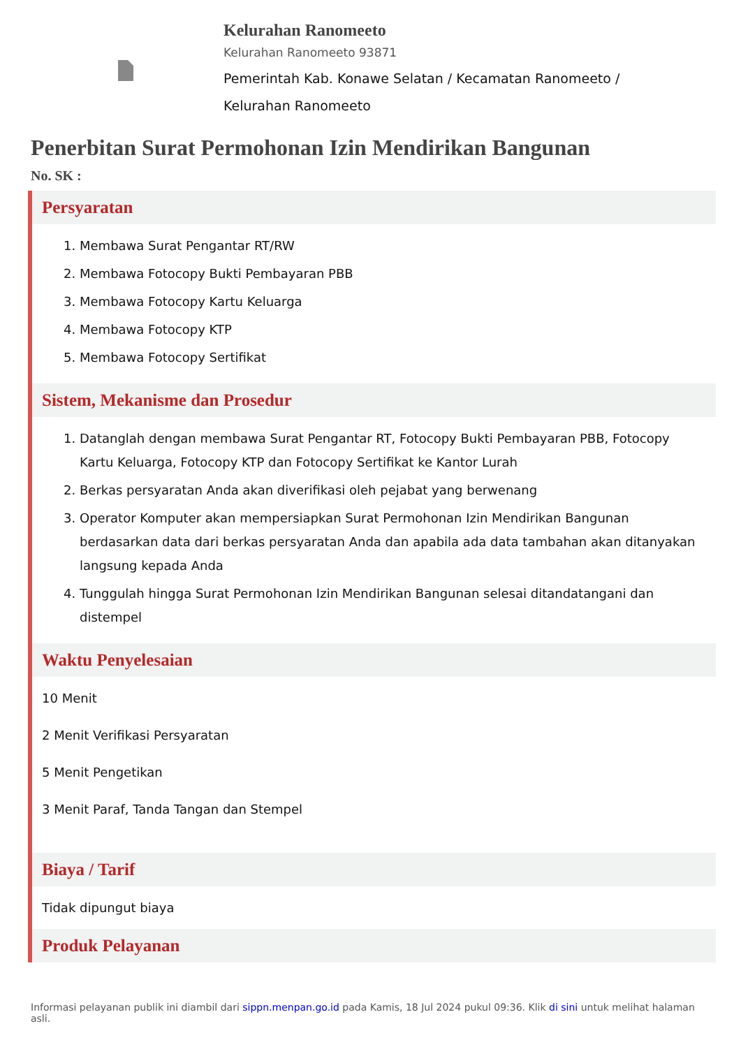Kelurahan Ranomeeto
Kelurahan Ranomeeto 93871
Pemerintah Kab. Konawe Selatan / Kecamatan Ranomeeto /
Kelurahan Ranomeeto
Penerbitan Surat Permohonan Izin Mendirikan Bangunan
No. SK :
Persyaratan
1. Membawa Surat Pengantar RT/RW
2. Membawa Fotocopy Bukti Pembayaran PBB
3. Membawa Fotocopy Kartu Keluarga
4. Membawa Fotocopy KTP
5. Membawa Fotocopy Sertifikat
Sistem, Mekanisme dan Prosedur
1. Datanglah dengan membawa Surat Pengantar RT, Fotocopy Bukti Pembayaran PBB, Fotocopy Kartu Keluarga, Fotocopy KTP dan Fotocopy Sertifikat ke Kantor Lurah
2. Berkas persyaratan Anda akan diverifikasi oleh pejabat yang berwenang
3. Operator Komputer akan mempersiapkan Surat Permohonan Izin Mendirikan Bangunan berdasarkan data dari berkas persyaratan Anda dan apabila ada data tambahan akan ditanyakan langsung kepada Anda
4. Tunggulah hingga Surat Permohonan Izin Mendirikan Bangunan selesai ditandatangani dan distempel
Waktu Penyelesaian
10 Menit
2 Menit Verifikasi Persyaratan
5 Menit Pengetikan
3 Menit Paraf, Tanda Tangan dan Stempel
Biaya / Tarif
Tidak dipungut biaya
Produk Pelayanan
Informasi pelayanan publik ini diambil dari sippn.menpan.go.id pada Kamis, 18 Jul 2024 pukul 09:36. Klik di sini untuk melihat halaman asli.